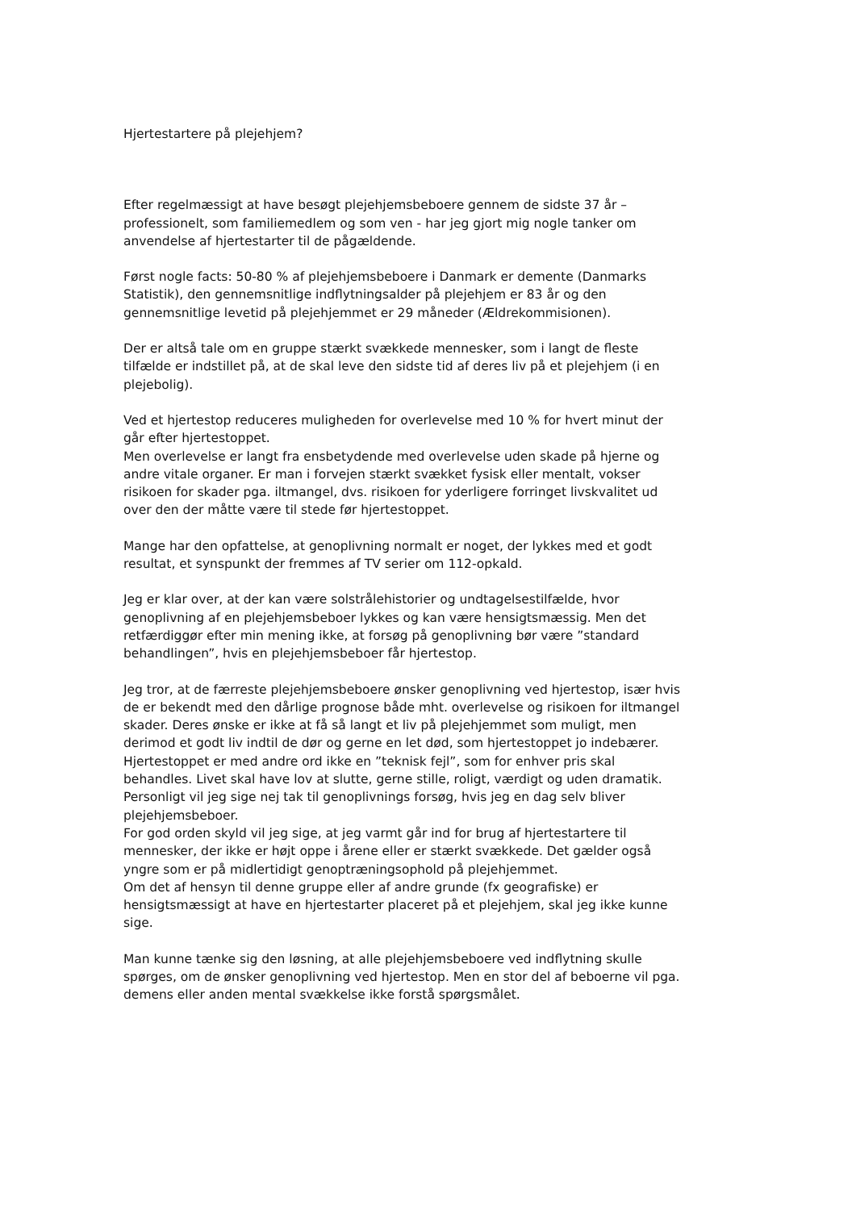Hjertestartere på plejehjem?
Efter regelmæssigt at have besøgt plejehjemsbeboere gennem de sidste 37 år – professionelt, som familiemedlem og som ven - har jeg gjort mig nogle tanker om anvendelse af hjertestarter til de pågældende.
Først nogle facts: 50-80 % af plejehjemsbeboere i Danmark er demente (Danmarks Statistik), den gennemsnitlige indflytningsalder på plejehjem er 83 år og den gennemsnitlige levetid på plejehjemmet er 29 måneder (Ældrekommisionen).
Der er altså tale om en gruppe stærkt svækkede mennesker, som i langt de fleste tilfælde er indstillet på, at de skal leve den sidste tid af deres liv på et plejehjem (i en plejebolig).
Ved et hjertestop reduceres muligheden for overlevelse med 10 % for hvert minut der går efter hjertestoppet.
Men overlevelse er langt fra ensbetydende med overlevelse uden skade på hjerne og andre vitale organer. Er man i forvejen stærkt svækket fysisk eller mentalt, vokser risikoen for skader pga. iltmangel, dvs. risikoen for yderligere forringet livskvalitet ud over den der måtte være til stede før hjertestoppet.
Mange har den opfattelse, at genoplivning normalt er noget, der lykkes med et godt resultat, et synspunkt der fremmes af TV serier om 112-opkald.
Jeg er klar over, at der kan være solstrålehistorier og undtagelsestilfælde, hvor genoplivning af en plejehjemsbeboer lykkes og kan være hensigtsmæssig. Men det retfærdiggør efter min mening ikke, at forsøg på genoplivning bør være ”standard behandlingen”, hvis en plejehjemsbeboer får hjertestop.
Jeg tror, at de færreste plejehjemsbeboere ønsker genoplivning ved hjertestop, især hvis de er bekendt med den dårlige prognose både mht. overlevelse og risikoen for iltmangel skader. Deres ønske er ikke at få så langt et liv på plejehjemmet som muligt, men derimod et godt liv indtil de dør og gerne en let død, som hjertestoppet jo indebærer.
Hjertestoppet er med andre ord ikke en ”teknisk fejl”, som for enhver pris skal behandles. Livet skal have lov at slutte, gerne stille, roligt, værdigt og uden dramatik.
Personligt vil jeg sige nej tak til genoplivnings forsøg, hvis jeg en dag selv bliver plejehjemsbeboer.
For god orden skyld vil jeg sige, at jeg varmt går ind for brug af hjertestartere til mennesker, der ikke er højt oppe i årene eller er stærkt svækkede. Det gælder også yngre som er på midlertidigt genoptræningsophold på plejehjemmet.
Om det af hensyn til denne gruppe eller af andre grunde (fx geografiske) er hensigtsmæssigt at have en hjertestarter placeret på et plejehjem, skal jeg ikke kunne sige.
Man kunne tænke sig den løsning, at alle plejehjemsbeboere ved indflytning skulle spørges, om de ønsker genoplivning ved hjertestop. Men en stor del af beboerne vil pga. demens eller anden mental svækkelse ikke forstå spørgsmålet.